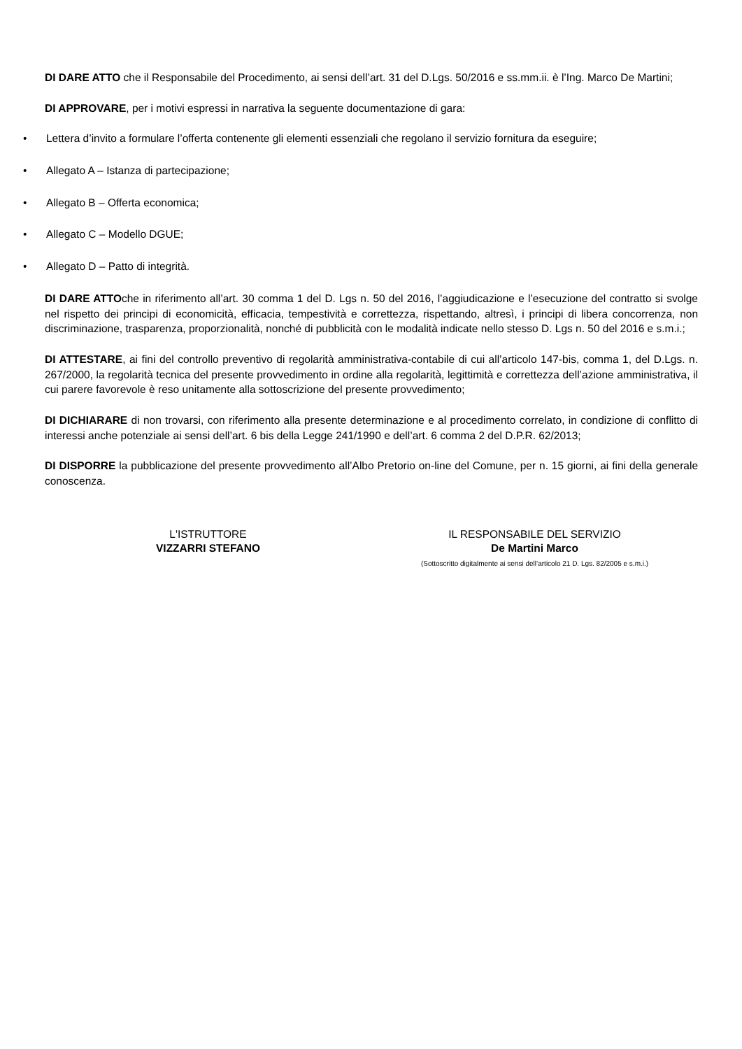DI DARE ATTO che il Responsabile del Procedimento, ai sensi dell’art. 31 del D.Lgs. 50/2016 e ss.mm.ii. è l’Ing. Marco De Martini;
DI APPROVARE, per i motivi espressi in narrativa la seguente documentazione di gara:
• Lettera d’invito a formulare l’offerta contenente gli elementi essenziali che regolano il servizio fornitura da eseguire;
• Allegato A – Istanza di partecipazione;
• Allegato B – Offerta economica;
• Allegato C – Modello DGUE;
• Allegato D – Patto di integrità.
DI DARE ATTOche in riferimento all’art. 30 comma 1 del D. Lgs n. 50 del 2016, l’aggiudicazione e l’esecuzione del contratto si svolge nel rispetto dei principi di economicità, efficacia, tempestività e correttezza, rispettando, altresì, i principi di libera concorrenza, non discriminazione, trasparenza, proporzionalità, nonché di pubblicità con le modalità indicate nello stesso D. Lgs n. 50 del 2016 e s.m.i.;
DI ATTESTARE, ai fini del controllo preventivo di regolarità amministrativa-contabile di cui all’articolo 147-bis, comma 1, del D.Lgs. n. 267/2000, la regolarità tecnica del presente provvedimento in ordine alla regolarità, legittimità e correttezza dell’azione amministrativa, il cui parere favorevole è reso unitamente alla sottoscrizione del presente provvedimento;
DI DICHIARARE di non trovarsi, con riferimento alla presente determinazione e al procedimento correlato, in condizione di conflitto di interessi anche potenziale ai sensi dell’art. 6 bis della Legge 241/1990 e dell’art. 6 comma 2 del D.P.R. 62/2013;
DI DISPORRE la pubblicazione del presente provvedimento all’Albo Pretorio on-line del Comune, per n. 15 giorni, ai fini della generale conoscenza.
L'ISTRUTTORE
VIZZARRI STEFANO
IL RESPONSABILE DEL SERVIZIO
De Martini Marco
(Sottoscritto digitalmente ai sensi dell’articolo 21 D. Lgs. 82/2005 e s.m.i.)